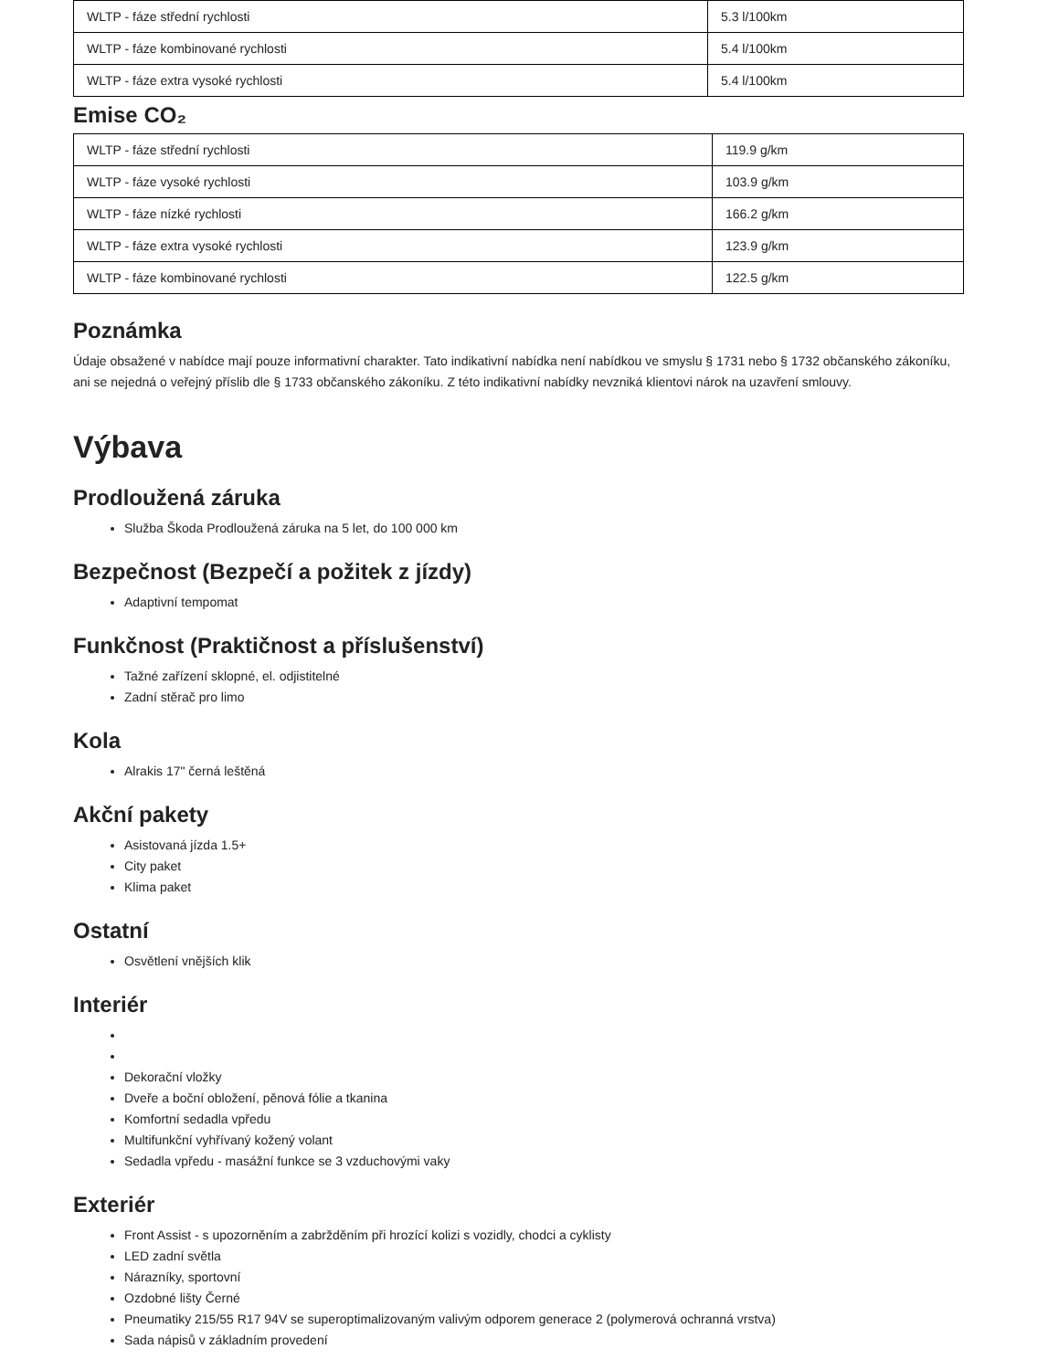| WLTP - fáze střední rychlosti | 5.3 l/100km |
| WLTP - fáze kombinované rychlosti | 5.4 l/100km |
| WLTP - fáze extra vysoké rychlosti | 5.4 l/100km |
Emise CO₂
| WLTP - fáze střední rychlosti | 119.9 g/km |
| WLTP - fáze vysoké rychlosti | 103.9 g/km |
| WLTP - fáze nízké rychlosti | 166.2 g/km |
| WLTP - fáze extra vysoké rychlosti | 123.9 g/km |
| WLTP - fáze kombinované rychlosti | 122.5 g/km |
Poznámka
Údaje obsažené v nabídce mají pouze informativní charakter. Tato indikativní nabídka není nabídkou ve smyslu § 1731 nebo § 1732 občanského zákoníku, ani se nejedná o veřejný příslib dle § 1733 občanského zákoníku. Z této indikativní nabídky nevzniká klientovi nárok na uzavření smlouvy.
Výbava
Prodloužená záruka
Služba Škoda Prodloužená záruka na 5 let, do 100 000 km
Bezpečnost (Bezpečí a požitek z jízdy)
Adaptivní tempomat
Funkčnost (Praktičnost a příslušenství)
Tažné zařízení sklopné, el. odjistitelné
Zadní stěrač pro limo
Kola
Alrakis 17" černá leštěná
Akční pakety
Asistovaná jízda 1.5+
City paket
Klima paket
Ostatní
Osvětlení vnějších klik
Interiér
Dekorační vložky
Dveře a boční obložení, pěnová fólie a tkanina
Komfortní sedadla vpředu
Multifunkční vyhřívaný kožený volant
Sedadla vpředu - masážní funkce se 3 vzduchovými vaky
Exteriér
Front Assist - s upozorněním a zabržděním při hrozící kolizi s vozidly, chodci a cyklisty
LED zadní světla
Nárazníky, sportovní
Ozdobné lišty Černé
Pneumatiky 215/55 R17 94V se superoptimalizovaným valivým odporem generace 2 (polymerová ochranná vrstva)
Sada nápisů v základním provedení